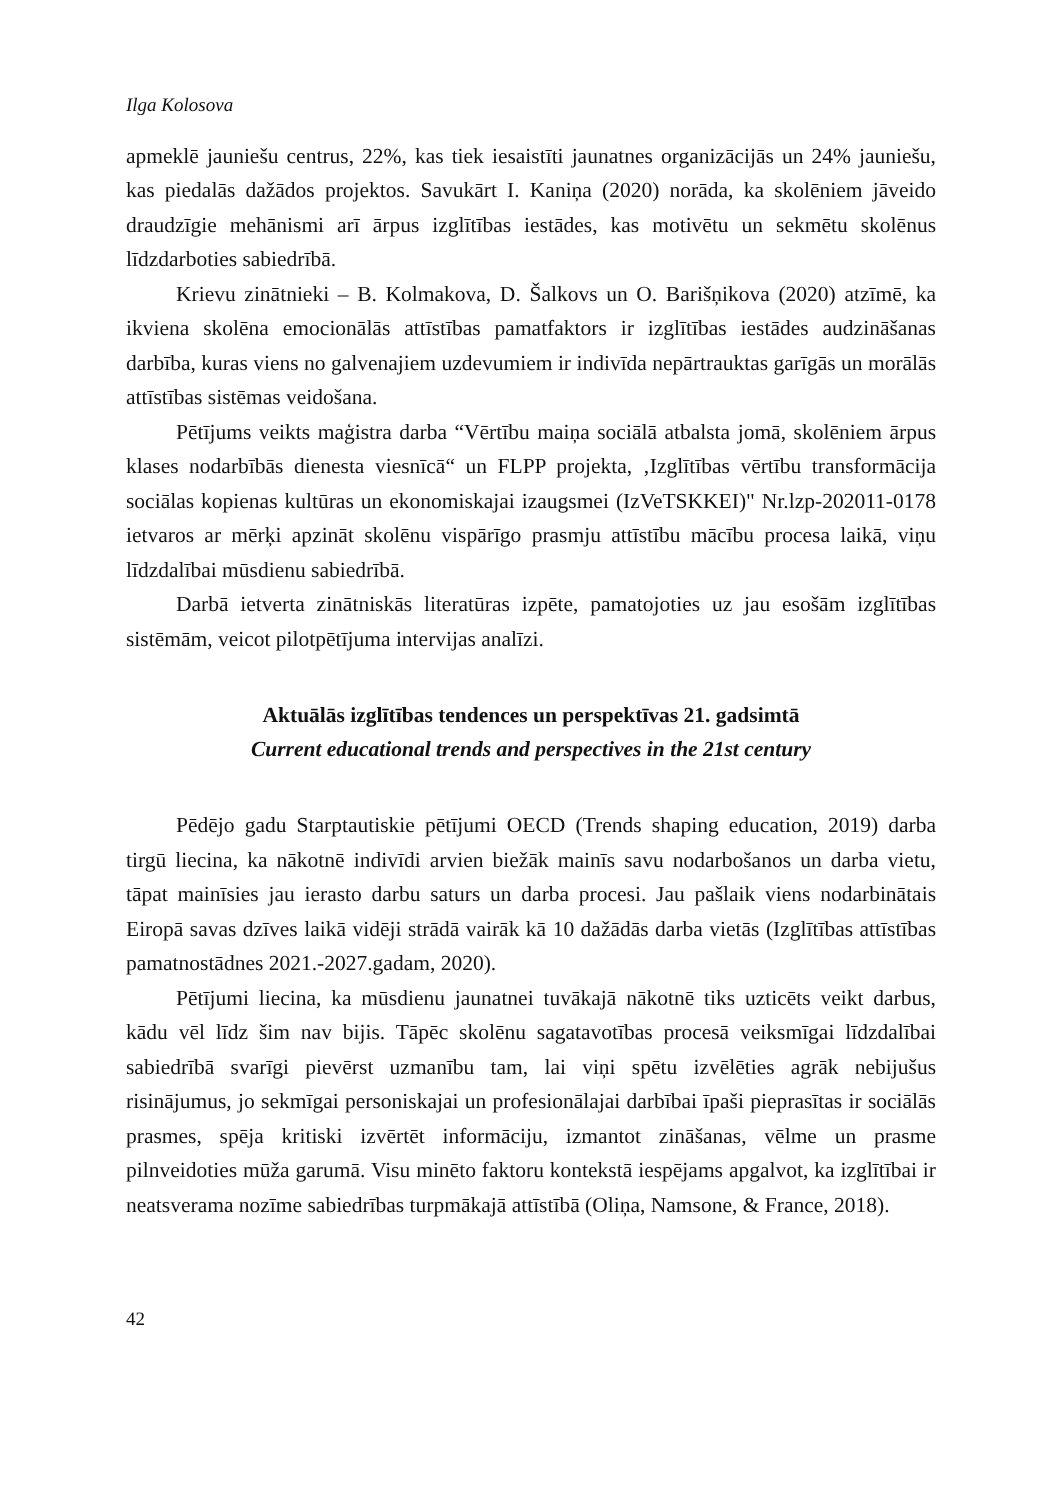Ilga Kolosova
apmeklē jauniešu centrus, 22%, kas tiek iesaistīti jaunatnes organizācijās un 24% jauniešu, kas piedalās dažādos projektos. Savukārt I. Kaniņa (2020) norāda, ka skolēniem jāveido draudzīgie mehānismi arī ārpus izglītības iestādes, kas motivētu un sekmētu skolēnus līdzdarboties sabiedrībā.
Krievu zinātnieki – B. Kolmakova, D. Šalkovs un O. Barišņikova (2020) atzīmē, ka ikviena skolēna emocionālās attīstības pamatfaktors ir izglītības iestādes audzināšanas darbība, kuras viens no galvenajiem uzdevumiem ir indivīda nepārtrauktas garīgās un morālās attīstības sistēmas veidošana.
Pētījums veikts maģistra darba “Vērtību maiņa sociālā atbalsta jomā, skolēniem ārpus klases nodarbībās dienesta viesnīcā“ un FLPP projekta, ‚Izglītības vērtību transformācija sociālas kopienas kultūras un ekonomiskajai izaugsmei (IzVeTSKKEI)" Nr.lzp-202011-0178 ietvaros ar mērķi apzināt skolēnu vispārīgo prasmju attīstību mācību procesa laikā, viņu līdzdalībai mūsdienu sabiedrībā.
Darbā ietverta zinātniskās literatūras izpēte, pamatojoties uz jau esošām izglītības sistēmām, veicot pilotpētījuma intervijas analīzi.
Aktuālās izglītības tendences un perspektīvas 21. gadsimtā
Current educational trends and perspectives in the 21st century
Pēdējo gadu Starptautiskie pētījumi OECD (Trends shaping education, 2019) darba tirgū liecina, ka nākotnē indivīdi arvien biežāk mainīs savu nodarbošanos un darba vietu, tāpat mainīsies jau ierasto darbu saturs un darba procesi. Jau pašlaik viens nodarbinātais Eiropā savas dzīves laikā vidēji strādā vairāk kā 10 dažādās darba vietās (Izglītības attīstības pamatnostādnes 2021.-2027.gadam, 2020).
Pētījumi liecina, ka mūsdienu jaunatnei tuvākajā nākotnē tiks uzticēts veikt darbus, kādu vēl līdz šim nav bijis. Tāpēc skolēnu sagatavotības procesā veiksmīgai līdzdalībai sabiedrībā svarīgi pievērst uzmanību tam, lai viņi spētu izvēlēties agrāk nebijušus risinājumus, jo sekmīgai personiskajai un profesionālajai darbībai īpaši pieprasītas ir sociālās prasmes, spēja kritiski izvērtēt informāciju, izmantot zināšanas, vēlme un prasme pilnveidoties mūža garumā. Visu minēto faktoru kontekstā iespējams apgalvot, ka izglītībai ir neatsverama nozīme sabiedrības turpmākajā attīstībā (Oliņa, Namsone, & France, 2018).
42